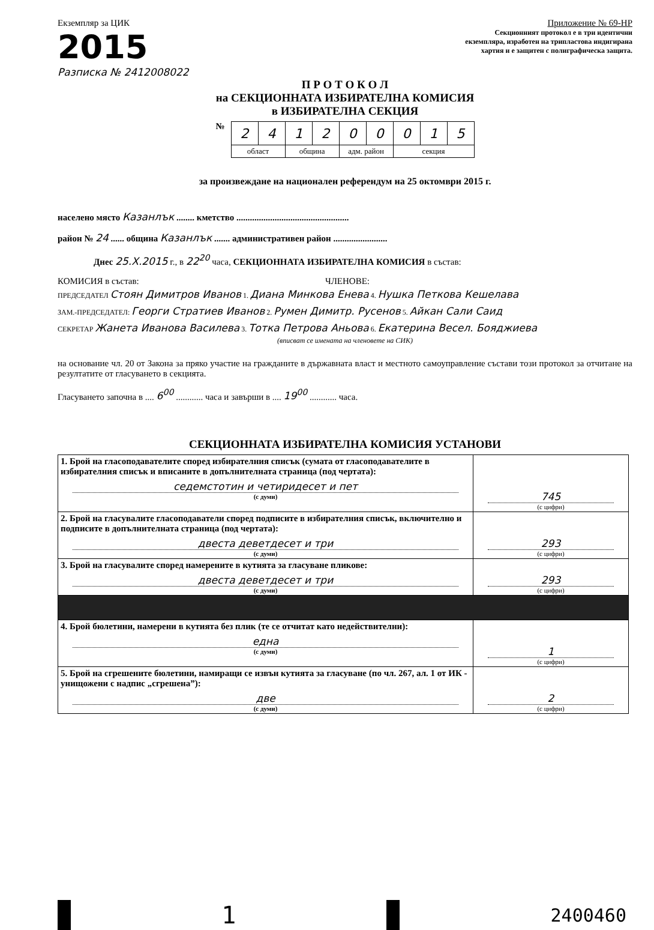Екземпляр за ЦИК Приложение № 69-НР
2015
Секционният протокол е в три идентични
екземпляра, изработен на трипластова индигирана
хартия и е защитен с полиграфическа защита.
Разписка № 2412008022
П Р О Т О К О Л
на СЕКЦИОННАТА ИЗБИРАТЕЛНА КОМИСИЯ
в ИЗБИРАТЕЛНА СЕКЦИЯ
№
| 2 | 4 | 1 | 2 | 0 | 0 | 0 | 1 | 5 |
| област | | община | | адм. район | | секция | | |
за произвеждане на национален референдум на 25 октомври 2015 г.
населено място Казанлък ........ кметство ..................................................
район № 24 ...... община Казанлък ....... административен район ........................
Днес 25.X.2015 г., в 22<sup>20</sup> часа, СЕКЦИОННАТА ИЗБИРАТЕЛНА КОМИСИЯ в състав:
КОМИСИЯ в състав: ЧЛЕНОВЕ:
ПРЕДСЕДАТЕЛ Стоян Димитров Иванов 1. Диана Минкова Енева 4. Нушка Петкова Кешелава
ЗАМ.-ПРЕДСЕДАТЕЛ: Георги Стратиев Иванов 2. Румен Димитр. Русенов 5. Айкан Сали Саид
СЕКРЕТАР Жанета Иванова Василева 3. Тотка Петрова Аньова 6. Екатерина Весел. Бояджиева
(вписват се имената на членовете на СИК)
на основание чл. 20 от Закона за пряко участие на гражданите в държавната власт и местното самоуправление състави този протокол за отчитане на резултатите от гласуването в секцията.
Гласуването започна в .... 6<sup>00</sup> ............ часа и завърши в .... 19<sup>00</sup> ............ часа.
СЕКЦИОННАТА ИЗБИРАТЕЛНА КОМИСИЯ УСТАНОВИ
| 1. Брой на гласоподавателите според избирателния списък (сумата от гласоподавателите в избирателния списък и вписаните в допълнителната страница (под чертата): седемстотин и четиридесет и пет (с думи) | 745 (с цифри) |
| 2. Брой на гласувалите гласоподаватели според подписите в избирателния списък, включително и подписите в допълнителната страница (под чертата): двеста деветдесет и три (с думи) | 293 (с цифри) |
| 3. Брой на гласувалите според намерените в кутията за гласуване пликове: двеста деветдесет и три (с думи) | 293 (с цифри) |
| 4. Брой бюлетини, намерени в кутията без плик (те се отчитат като недействителни): една (с думи) | 1 (с цифри) |
| 5. Брой на сгрешените бюлетини, намиращи се извън кутията за гласуване (по чл. 267, ал. 1 от ИК - унищожени с надпис „сгрешена”): две (с думи) | 2 (с цифри) |
1
2400460